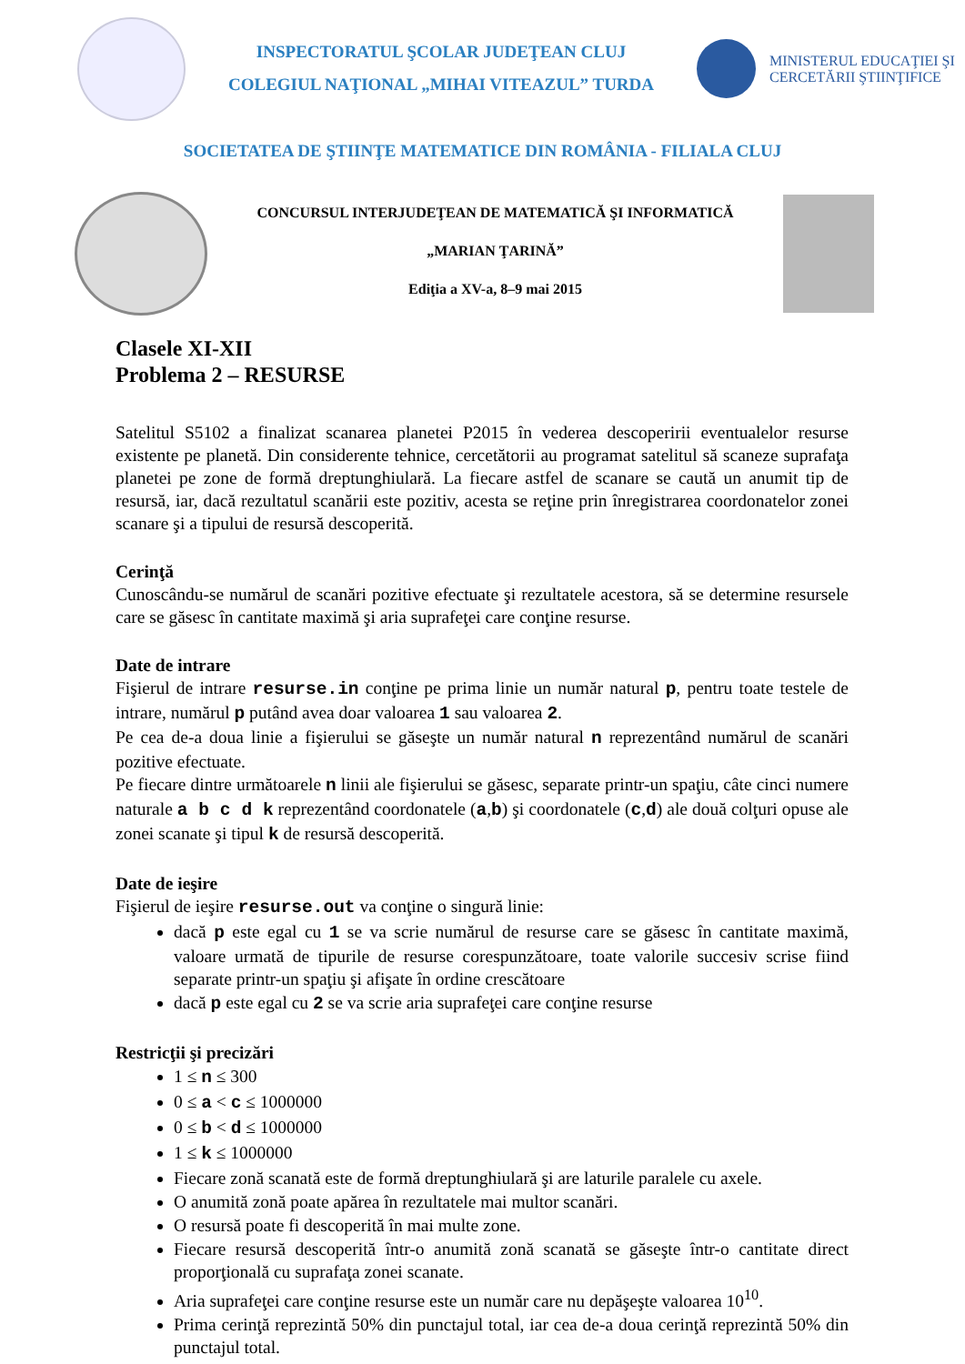INSPECTORATUL ŞCOLAR JUDEŢEAN CLUJ
COLEGIUL NAŢIONAL „MIHAI VITEAZUL” TURDA
MINISTERUL EDUCAŢIEI ŞI CERCETĂRII ŞTIINŢIFICE
SOCIETATEA DE ŞTIINŢE MATEMATICE DIN ROMÂNIA - FILIALA CLUJ
CONCURSUL INTERJUDEŢEAN DE MATEMATICĂ ŞI INFORMATICĂ
„MARIAN ŢARINĂ”
Ediţia a XV-a, 8–9 mai 2015
Clasele XI-XII
Problema 2 – RESURSE
Satelitul S5102 a finalizat scanarea planetei P2015 în vederea descoperirii eventualelor resurse existente pe planetă. Din considerente tehnice, cercetătorii au programat satelitul să scaneze suprafaţa planetei pe zone de formă dreptunghiulară. La fiecare astfel de scanare se caută un anumit tip de resursă, iar, dacă rezultatul scanării este pozitiv, acesta se reţine prin înregistrarea coordonatelor zonei scanare şi a tipului de resursă descoperită.
Cerinţă
Cunoscându-se numărul de scanări pozitive efectuate şi rezultatele acestora, să se determine resursele care se găsesc în cantitate maximă şi aria suprafeţei care conţine resurse.
Date de intrare
Fişierul de intrare resurse.in conţine pe prima linie un număr natural p, pentru toate testele de intrare, numărul p putând avea doar valoarea 1 sau valoarea 2.
Pe cea de-a doua linie a fişierului se găseşte un număr natural n reprezentând numărul de scanări pozitive efectuate.
Pe fiecare dintre următoarele n linii ale fişierului se găsesc, separate printr-un spaţiu, câte cinci numere naturale a b c d k reprezentând coordonatele (a,b) şi coordonatele (c,d) ale două colţuri opuse ale zonei scanate şi tipul k de resursă descoperită.
Date de ieşire
Fişierul de ieşire resurse.out va conţine o singură linie:
dacă p este egal cu 1 se va scrie numărul de resurse care se găsesc în cantitate maximă, valoare urmată de tipurile de resurse corespunzătoare, toate valorile succesiv scrise fiind separate printr-un spaţiu şi afişate în ordine crescătoare
dacă p este egal cu 2 se va scrie aria suprafeţei care conţine resurse
Restricţii şi precizări
1 ≤ n ≤ 300
0 ≤ a < c ≤ 1000000
0 ≤ b < d ≤ 1000000
1 ≤ k ≤ 1000000
Fiecare zonă scanată este de formă dreptunghiulară şi are laturile paralele cu axele.
O anumită zonă poate apărea în rezultatele mai multor scanări.
O resursă poate fi descoperită în mai multe zone.
Fiecare resursă descoperită într-o anumită zonă scanată se găseşte într-o cantitate direct proporţională cu suprafaţa zonei scanate.
Aria suprafeţei care conţine resurse este un număr care nu depăşeşte valoarea 10<sup>10</sup>.
Prima cerinţă reprezintă 50% din punctajul total, iar cea de-a doua cerinţă reprezintă 50% din punctajul total.